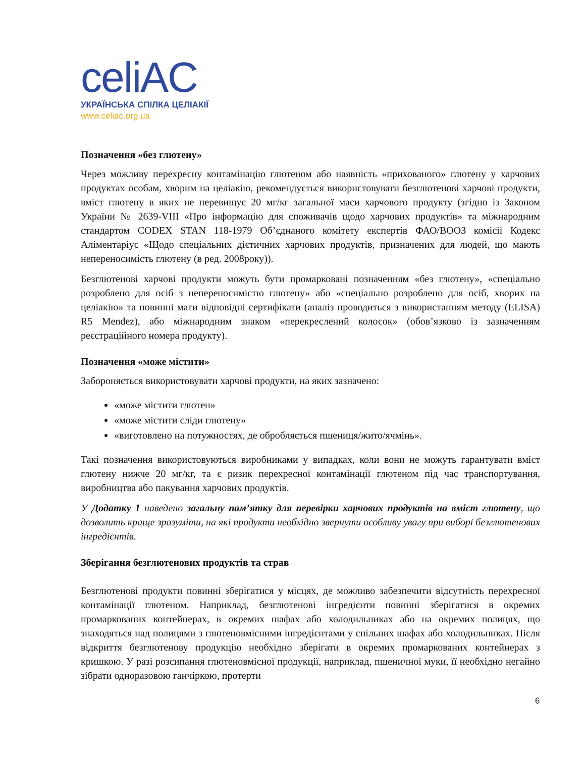celiAC
УКРАЇНСЬКА СПІЛКА ЦЕЛІАКІЇ
www.celiac.org.ua
Позначення «без глютену»
Через можливу перехресну контамінацію глютеном або наявність «прихованого» глютену у харчових продуктах особам, хворим на целіакію, рекомендується використовувати безглютенові харчові продукти, вміст глютену в яких не перевищує 20 мг/кг загальної маси харчового продукту (згідно із Законом України № 2639-VIII «Про інформацію для споживачів щодо харчових продуктів» та міжнародним стандартом CODEX STAN 118-1979 Об’єднаного комітету експертів ФАО/ВООЗ комісії Кодекс Аліментаріус «Щодо спеціальних дієтичних харчових продуктів, призначених для людей, що мають непереносимість глютену (в ред. 2008року)).
Безглютенові харчові продукти можуть бути промарковані позначенням «без глютену», «спеціально розроблено для осіб з непереносимістю глютену» або «спеціально розроблено для осіб, хворих на целіакію» та повинні мати відповідні сертифікати (аналіз проводиться з використанням методу (ELISA) R5 Mendez), або міжнародним знаком «перекреслений колосок» (обов’язково із зазначенням реєстраційного номера продукту).
Позначення «може містити»
Забороняється використовувати харчові продукти, на яких зазначено:
«може містити глютен»
«може містити сліди глютену»
«виготовлено на потужностях, де обробляється пшениця/жито/ячмінь».
Такі позначення використовуються виробниками у випадках, коли вони не можуть гарантувати вміст глютену нижче 20 мг/кг, та є ризик перехресної контамінації глютеном під час транспортування, виробництва або пакування харчових продуктів.
У Додатку 1 наведено загальну пам’ятку для перевірки харчових продуктів на вміст глютену, що дозволить краще зрозуміти, на які продукти необхідно звернути особливу увагу при виборі безглютенових інгредієнтів.
Зберігання безглютенових продуктів та страв
Безглютенові продукти повинні зберігатися у місцях, де можливо забезпечити відсутність перехресної контамінації глютеном. Наприклад, безглютенові інгредієнти повинні зберігатися в окремих промаркованих контейнерах, в окремих шафах або холодильниках або на окремих полицях, що знаходяться над полицями з глютеновмісними інгредієнтами у спільних шафах або холодильниках. Після відкриття безглютенову продукцію необхідно зберігати в окремих промаркованих контейнерах з кришкою. У разі розсипання глютеновмісної продукції, наприклад, пшеничної муки, її необхідно негайно зібрати одноразовою ганчіркою, протерти
6